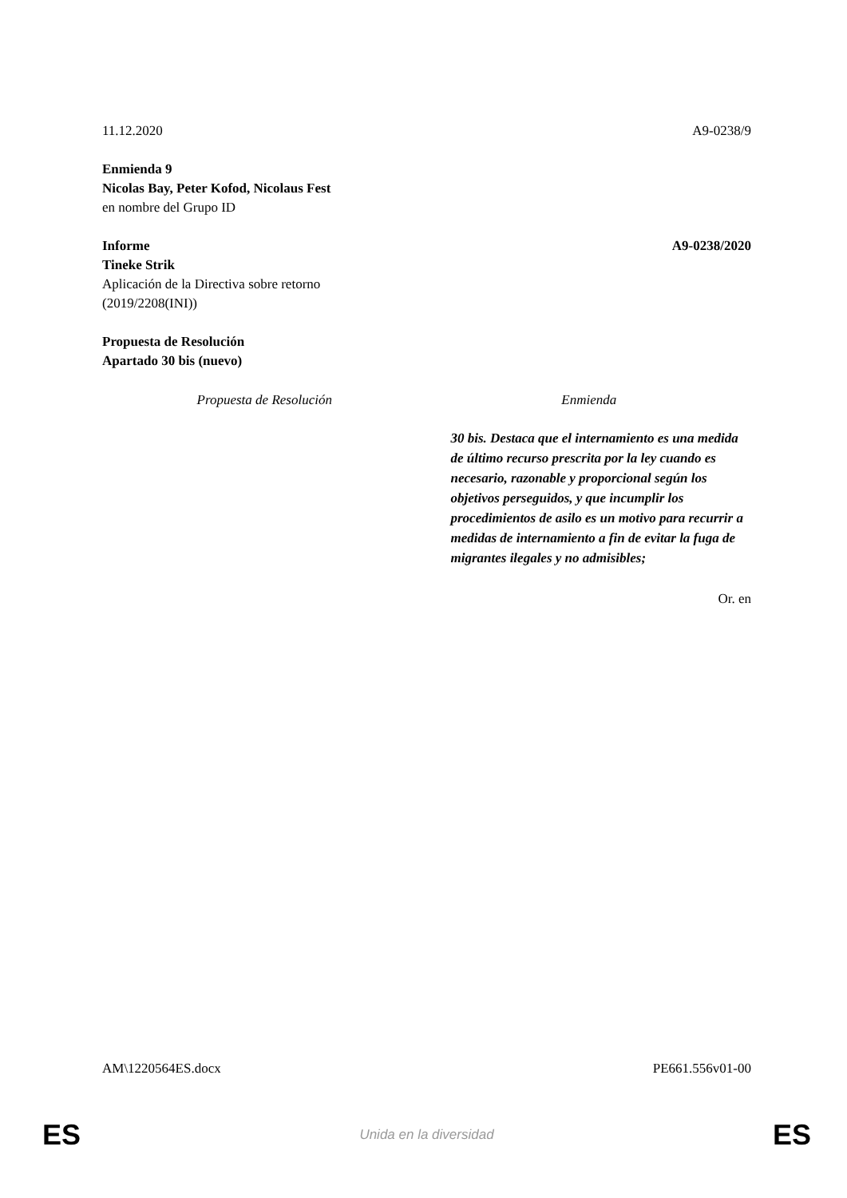11.12.2020 A9-0238/9
Enmienda 9
Nicolas Bay, Peter Kofod, Nicolaus Fest
en nombre del Grupo ID
Informe A9-0238/2020
Tineke Strik
Aplicación de la Directiva sobre retorno
(2019/2208(INI))
Propuesta de Resolución
Apartado 30 bis (nuevo)
| Propuesta de Resolución | Enmienda |
| --- | --- |
| | 30 bis. Destaca que el internamiento es una medida de último recurso prescrita por la ley cuando es necesario, razonable y proporcional según los objetivos perseguidos, y que incumplir los procedimientos de asilo es un motivo para recurrir a medidas de internamiento a fin de evitar la fuga de migrantes ilegales y no admisibles; |
Or. en
AM\1220564ES.docx PE661.556v01-00
ES Unida en la diversidad ES